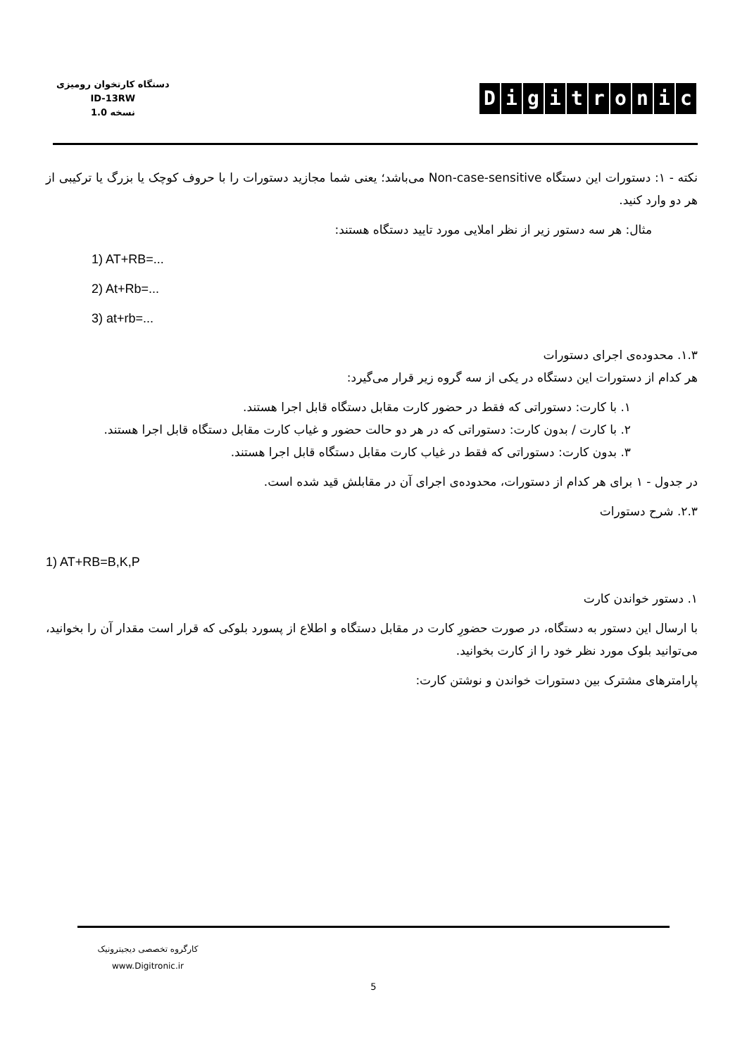دستگاه کارتخوان رومیزی
ID-13RW
نسخه 1.0
Digitronic
نکته - ۱: دستورات این دستگاه Non-case-sensitive می‌باشد؛ یعنی شما مجازید دستورات را با حروف کوچک یا بزرگ یا ترکیبی از هر دو وارد کنید.
مثال: هر سه دستور زیر از نظر املایی مورد تایید دستگاه هستند:
1) AT+RB=...
2) At+Rb=...
3) at+rb=...
۱.۳. محدوده‌ی اجرای دستورات
هر کدام از دستورات این دستگاه در یکی از سه گروه زیر قرار می‌گیرد:
۱. با کارت: دستوراتی که فقط در حضور کارت مقابل دستگاه قابل اجرا هستند.
۲. با کارت / بدون کارت: دستوراتی که در هر دو حالت حضور و غیاب کارت مقابل دستگاه قابل اجرا هستند.
۳. بدون کارت: دستوراتی که فقط در غیاب کارت مقابل دستگاه قابل اجرا هستند.
در جدول - ۱ برای هر کدام از دستورات، محدوده‌ی اجرای آن در مقابلش قید شده است.
۲.۳. شرح دستورات
1) AT+RB=B,K,P
۱. دستور خواندن کارت
با ارسال این دستور به دستگاه، در صورت حضورِ کارت در مقابل دستگاه و اطلاع از پسورد بلوکی که قرار است مقدار آن را بخوانید، می‌توانید بلوک مورد نظر خود را از کارت بخوانید.
پارامترهای مشترک بین دستورات خواندن و نوشتن کارت:
کارگروه تخصصی دیجیترونیک
www.Digitronic.ir
5